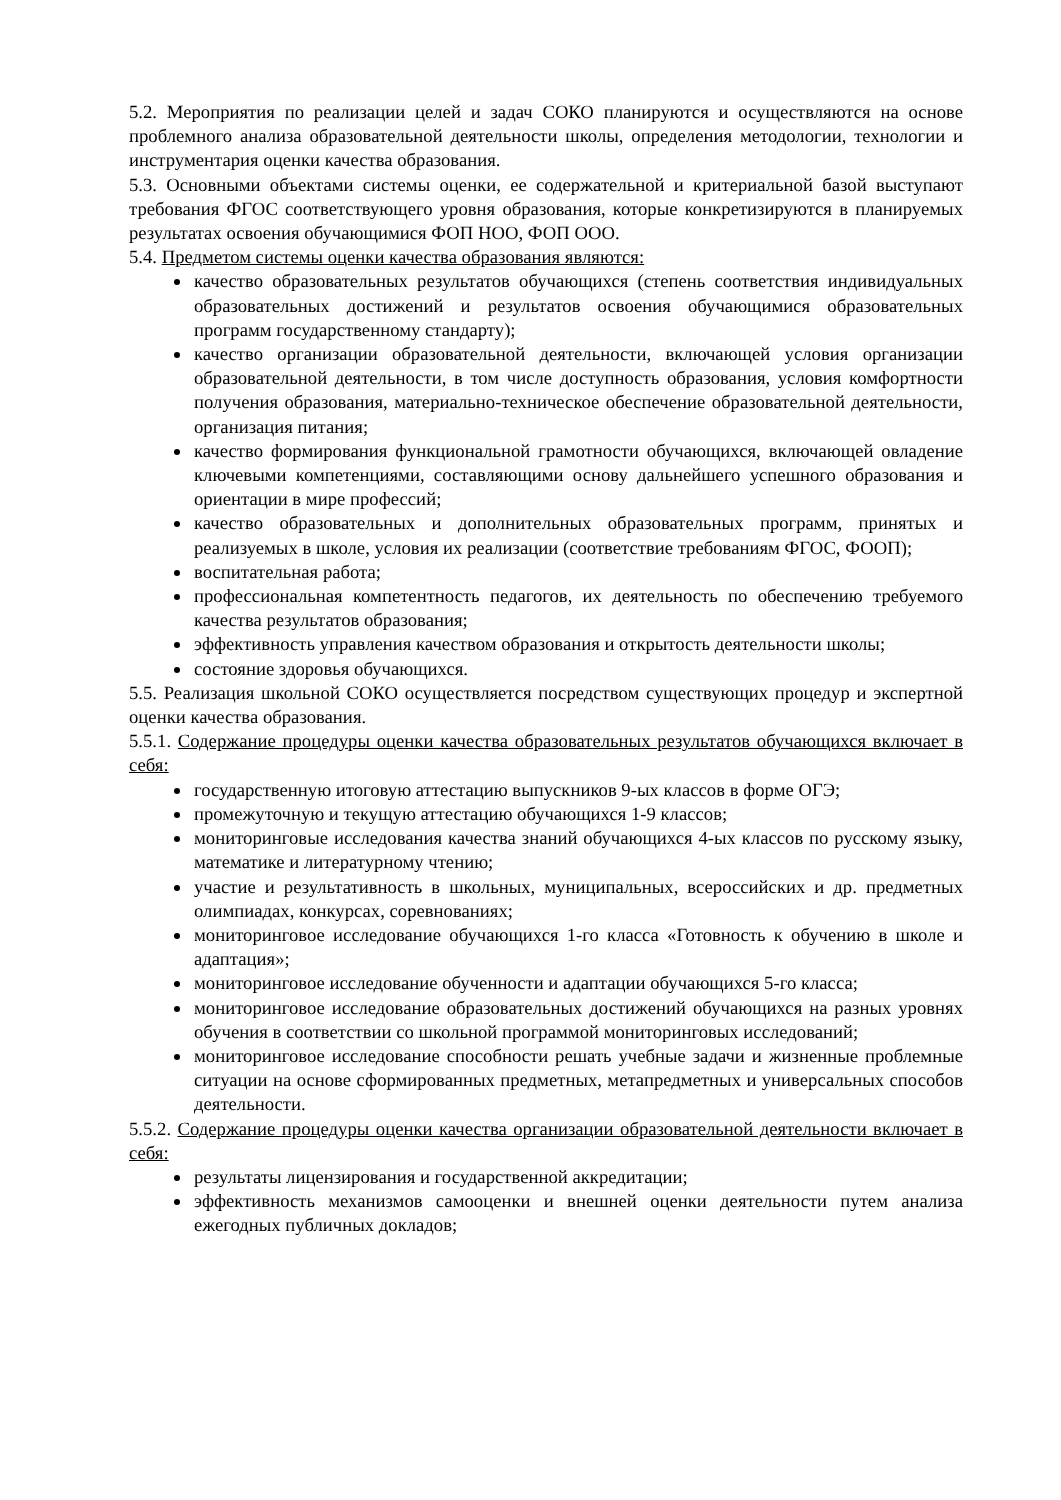5.2. Мероприятия по реализации целей и задач СОКО планируются и осуществляются на основе проблемного анализа образовательной деятельности школы, определения методологии, технологии и инструментария оценки качества образования.
5.3. Основными объектами системы оценки, ее содержательной и критериальной базой выступают требования ФГОС соответствующего уровня образования, которые конкретизируются в планируемых результатах освоения обучающимися ФОП НОО, ФОП ООО.
5.4. Предметом системы оценки качества образования являются:
качество образовательных результатов обучающихся (степень соответствия индивидуальных образовательных достижений и результатов освоения обучающимися образовательных программ государственному стандарту);
качество организации образовательной деятельности, включающей условия организации образовательной деятельности, в том числе доступность образования, условия комфортности получения образования, материально-техническое обеспечение образовательной деятельности, организация питания;
качество формирования функциональной грамотности обучающихся, включающей овладение ключевыми компетенциями, составляющими основу дальнейшего успешного образования и ориентации в мире профессий;
качество образовательных и дополнительных образовательных программ, принятых и реализуемых в школе, условия их реализации (соответствие требованиям ФГОС, ФООП);
воспитательная работа;
профессиональная компетентность педагогов, их деятельность по обеспечению требуемого качества результатов образования;
эффективность управления качеством образования и открытость деятельности школы;
состояние здоровья обучающихся.
5.5. Реализация школьной СОКО осуществляется посредством существующих процедур и экспертной оценки качества образования.
5.5.1. Содержание процедуры оценки качества образовательных результатов обучающихся включает в себя:
государственную итоговую аттестацию выпускников 9-ых классов в форме ОГЭ;
промежуточную и текущую аттестацию обучающихся 1-9 классов;
мониторинговые исследования качества знаний обучающихся 4-ых классов по русскому языку, математике и литературному чтению;
участие и результативность в школьных, муниципальных, всероссийских и др. предметных олимпиадах, конкурсах, соревнованиях;
мониторинговое исследование обучающихся 1-го класса «Готовность к обучению в школе и адаптация»;
мониторинговое исследование обученности и адаптации обучающихся 5-го класса;
мониторинговое исследование образовательных достижений обучающихся на разных уровнях обучения в соответствии со школьной программой мониторинговых исследований;
мониторинговое исследование способности решать учебные задачи и жизненные проблемные ситуации на основе сформированных предметных, метапредметных и универсальных способов деятельности.
5.5.2. Содержание процедуры оценки качества организации образовательной деятельности включает в себя:
результаты лицензирования и государственной аккредитации;
эффективность механизмов самооценки и внешней оценки деятельности путем анализа ежегодных публичных докладов;